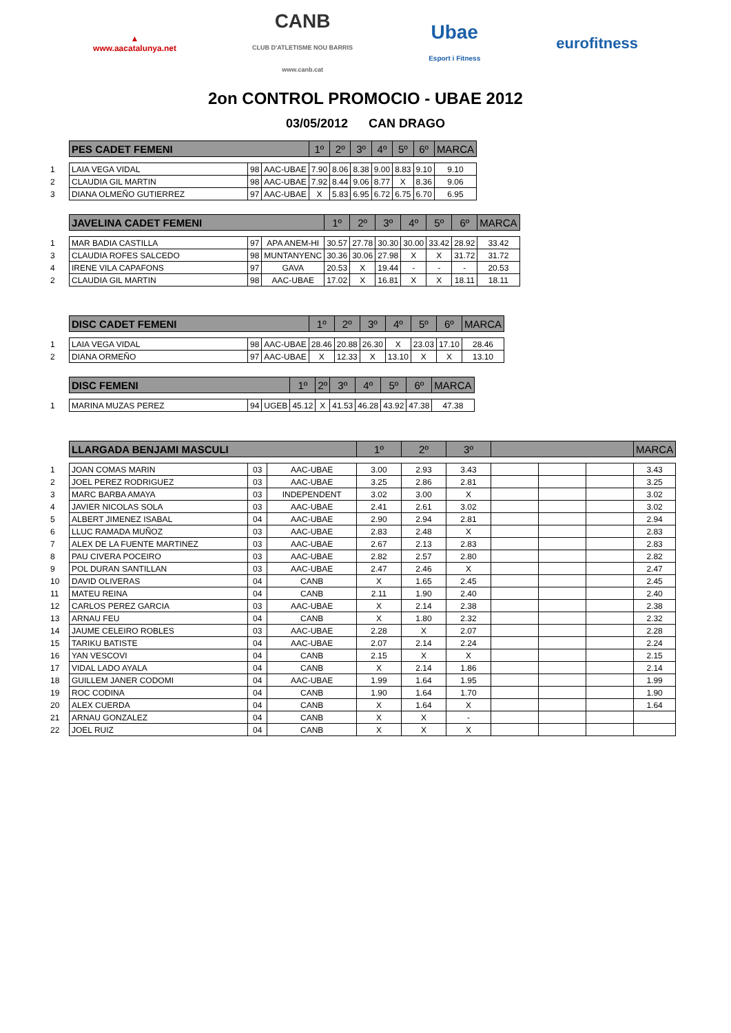▲
www.aacatalunya.net
CANB
CLUB D'ATLETISME NOU BARRIS
www.canb.cat
Ubae
Esport i Fitness
eurofitness
2on CONTROL PROMOCIO - UBAE 2012
03/05/2012 CAN DRAGO
| | PES CADET FEMENI | | | 1º | 2º | 3º | 4º | 5º | 6º | MARCA |
| 1 | LAIA VEGA VIDAL | 98 | AAC-UBAE | 7.90 | 8.06 | 8.38 | 9.00 | 8.83 | 9.10 | 9.10 |
| 2 | CLAUDIA GIL MARTIN | 98 | AAC-UBAE | 7.92 | 8.44 | 9.06 | 8.77 | X | 8.36 | 9.06 |
| 3 | DIANA OLMEÑO GUTIERREZ | 97 | AAC-UBAE | X | 5.83 | 6.95 | 6.72 | 6.75 | 6.70 | 6.95 |
| | JAVELINA CADET FEMENI | | | 1º | 2º | 3º | 4º | 5º | 6º | MARCA |
| 1 | MAR BADIA CASTILLA | 97 | APA ANEM-HI | 30.57 | 27.78 | 30.30 | 30.00 | 33.42 | 28.92 | 33.42 |
| 3 | CLAUDIA ROFES SALCEDO | 98 | MUNTANYENC | 30.36 | 30.06 | 27.98 | X | X | 31.72 | 31.72 |
| 4 | IRENE VILA CAPAFONS | 97 | GAVA | 20.53 | X | 19.44 | - | - | - | 20.53 |
| 2 | CLAUDIA GIL MARTIN | 98 | AAC-UBAE | 17.02 | X | 16.81 | X | X | 18.11 | 18.11 |
| | DISC CADET FEMENI | | | 1º | 2º | 3º | 4º | 5º | 6º | MARCA |
| 1 | LAIA VEGA VIDAL | 98 | AAC-UBAE | 28.46 | 20.88 | 26.30 | X | 23.03 | 17.10 | 28.46 |
| 2 | DIANA ORMEÑO | 97 | AAC-UBAE | X | 12.33 | X | 13.10 | X | X | 13.10 |
| | DISC FEMENI | | | 1º | 2º | 3º | 4º | 5º | 6º | MARCA |
| 1 | MARINA MUZAS PEREZ | 94 | UGEB | 45.12 | X | 41.53 | 46.28 | 43.92 | 47.38 | 47.38 |
| | LLARGADA BENJAMI MASCULI | | | 1º | 2º | 3º | | | | MARCA |
| 1 | JOAN COMAS MARIN | 03 | AAC-UBAE | 3.00 | 2.93 | 3.43 | | | | 3.43 |
| 2 | JOEL PEREZ RODRIGUEZ | 03 | AAC-UBAE | 3.25 | 2.86 | 2.81 | | | | 3.25 |
| 3 | MARC BARBA AMAYA | 03 | INDEPENDENT | 3.02 | 3.00 | X | | | | 3.02 |
| 4 | JAVIER NICOLAS SOLA | 03 | AAC-UBAE | 2.41 | 2.61 | 3.02 | | | | 3.02 |
| 5 | ALBERT JIMENEZ ISABAL | 04 | AAC-UBAE | 2.90 | 2.94 | 2.81 | | | | 2.94 |
| 6 | LLUC RAMADA MUÑOZ | 03 | AAC-UBAE | 2.83 | 2.48 | X | | | | 2.83 |
| 7 | ALEX DE LA FUENTE MARTINEZ | 03 | AAC-UBAE | 2.67 | 2.13 | 2.83 | | | | 2.83 |
| 8 | PAU CIVERA POCEIRO | 03 | AAC-UBAE | 2.82 | 2.57 | 2.80 | | | | 2.82 |
| 9 | POL DURAN SANTILLAN | 03 | AAC-UBAE | 2.47 | 2.46 | X | | | | 2.47 |
| 10 | DAVID OLIVERAS | 04 | CANB | X | 1.65 | 2.45 | | | | 2.45 |
| 11 | MATEU REINA | 04 | CANB | 2.11 | 1.90 | 2.40 | | | | 2.40 |
| 12 | CARLOS PEREZ GARCIA | 03 | AAC-UBAE | X | 2.14 | 2.38 | | | | 2.38 |
| 13 | ARNAU FEU | 04 | CANB | X | 1.80 | 2.32 | | | | 2.32 |
| 14 | JAUME CELEIRO ROBLES | 03 | AAC-UBAE | 2.28 | X | 2.07 | | | | 2.28 |
| 15 | TARIKU BATISTE | 04 | AAC-UBAE | 2.07 | 2.14 | 2.24 | | | | 2.24 |
| 16 | YAN VESCOVI | 04 | CANB | 2.15 | X | X | | | | 2.15 |
| 17 | VIDAL LADO AYALA | 04 | CANB | X | 2.14 | 1.86 | | | | 2.14 |
| 18 | GUILLEM JANER CODOMI | 04 | AAC-UBAE | 1.99 | 1.64 | 1.95 | | | | 1.99 |
| 19 | ROC CODINA | 04 | CANB | 1.90 | 1.64 | 1.70 | | | | 1.90 |
| 20 | ALEX CUERDA | 04 | CANB | X | 1.64 | X | | | | 1.64 |
| 21 | ARNAU GONZALEZ | 04 | CANB | X | X | - | | | | |
| 22 | JOEL RUIZ | 04 | CANB | X | X | X | | | | |